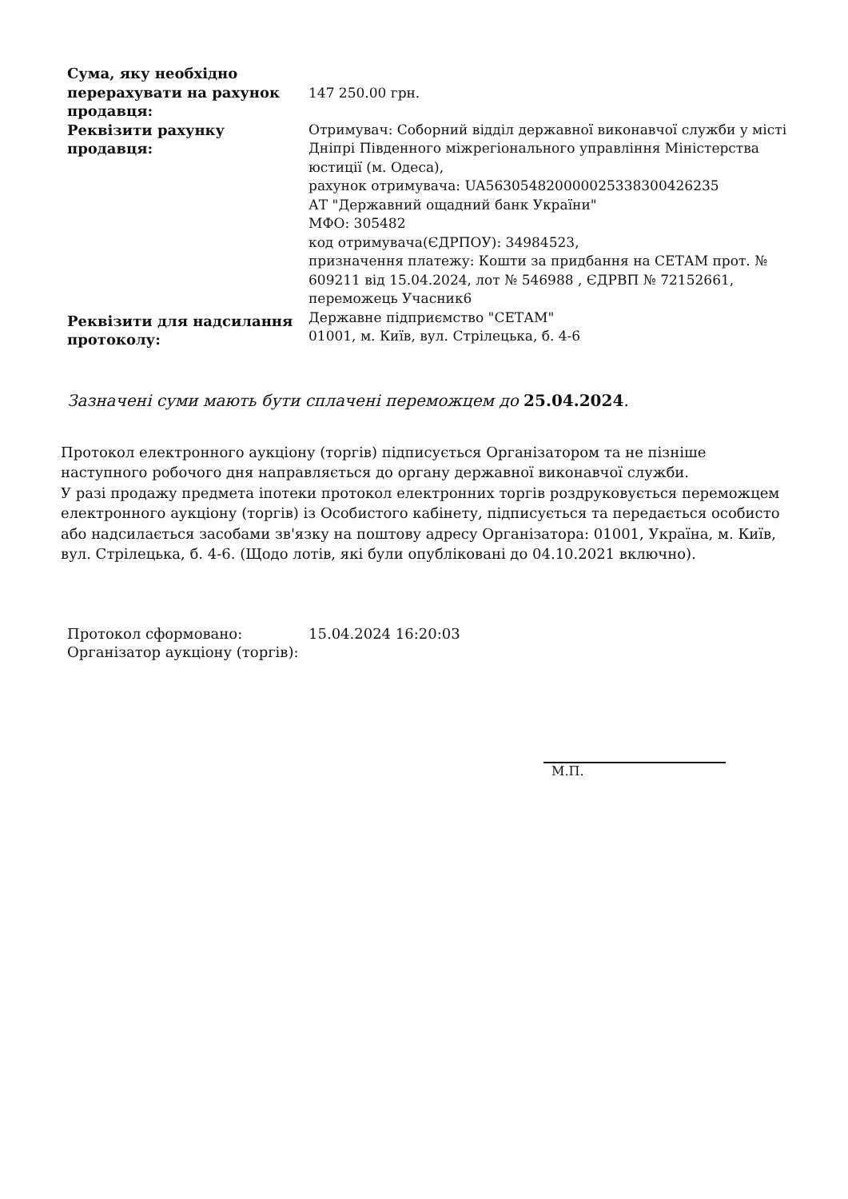| Сума, яку необхідно перерахувати на рахунок продавця: | 147 250.00 грн. |
| Реквізити рахунку продавця: | Отримувач: Соборний відділ державної виконавчої служби у місті Дніпрі Південного міжрегіонального управління Міністерства юстиції (м. Одеса), рахунок отримувача: UA563054820000025338300426235 АТ "Державний ощадний банк України" МФО: 305482 код отримувача(ЄДРПОУ): 34984523, призначення платежу: Кошти за придбання на СЕТАМ прот. № 609211 від 15.04.2024, лот № 546988 , ЄДРВП № 72152661, переможець Учасник6 |
| Реквізити для надсилання протоколу: | Державне підприємство "СЕТАМ" 01001, м. Київ, вул. Стрілецька, б. 4-6 |
Зазначені суми мають бути сплачені переможцем до 25.04.2024.
Протокол електронного аукціону (торгів) підписується Організатором та не пізніше наступного робочого дня направляється до органу державної виконавчої служби.
У разі продажу предмета іпотеки протокол електронних торгів роздруковується переможцем електронного аукціону (торгів) із Особистого кабінету, підписується та передається особисто або надсилається засобами зв'язку на поштову адресу Організатора: 01001, Україна, м. Київ, вул. Стрілецька, б. 4-6. (Щодо лотів, які були опубліковані до 04.10.2021 включно).
| Протокол сформовано: | 15.04.2024 16:20:03 |
| Організатор аукціону (торгів): | |
М.П.